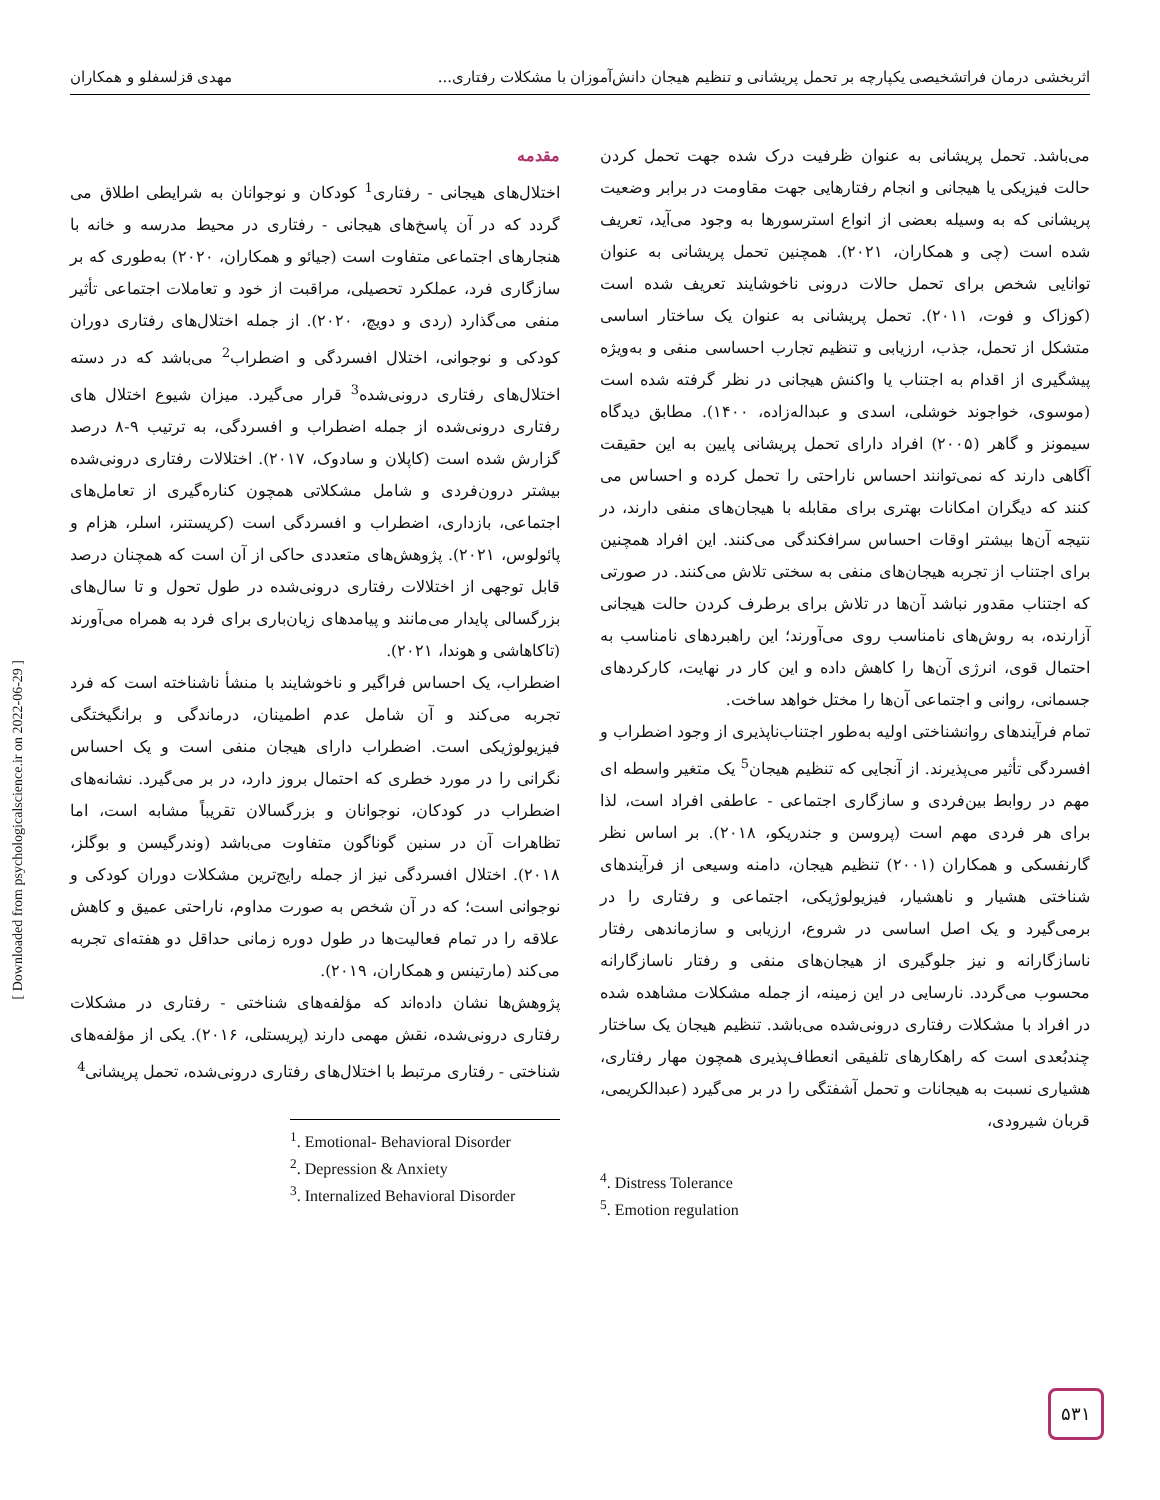اثربخشی درمان فراتشخیصی یکپارچه بر تحمل پریشانی و تنظیم هیجان دانش‌آموزان با مشکلات رفتاری... مهدی قزلسفلو و همکاران
مقدمه
اختلال‌های هیجانی - رفتاری<sup>1</sup> کودکان و نوجوانان به شرایطی اطلاق می گردد که در آن پاسخ‌های هیجانی - رفتاری در محیط مدرسه و خانه با هنجارهای اجتماعی متفاوت است (جیائو و همکاران، ۲۰۲۰) به‌طوری که بر سازگاری فرد، عملکرد تحصیلی، مراقبت از خود و تعاملات اجتماعی تأثیر منفی می‌گذارد (ردی و دویچ، ۲۰۲۰). از جمله اختلال‌های رفتاری دوران کودکی و نوجوانی، اختلال افسردگی و اضطراب<sup>2</sup> می‌باشد که در دسته اختلال‌های رفتاری درونی‌شده<sup>3</sup> قرار می‌گیرد. میزان شیوع اختلال های رفتاری درونی‌شده از جمله اضطراب و افسردگی، به ترتیب ۹-۸ درصد گزارش شده است (کاپلان و سادوک، ۲۰۱۷). اختلالات رفتاری درونی‌شده بیشتر درون‌فردی و شامل مشکلاتی همچون کناره‌گیری از تعامل‌های اجتماعی، بازداری، اضطراب و افسردگی است (کریستنر، اسلر، هزام و پائولوس، ۲۰۲۱). پژوهش‌های متعددی حاکی از آن است که همچنان درصد قابل توجهی از اختلالات رفتاری درونی‌شده در طول تحول و تا سال‌های بزرگسالی پایدار می‌مانند و پیامدهای زیان‌باری برای فرد به همراه می‌آورند (تاکاهاشی و هوندا، ۲۰۲۱).
اضطراب، یک احساس فراگیر و ناخوشایند با منشأ ناشناخته است که فرد تجربه می‌کند و آن شامل عدم اطمینان، درماندگی و برانگیختگی فیزیولوژیکی است. اضطراب دارای هیجان منفی است و یک احساس نگرانی را در مورد خطری که احتمال بروز دارد، در بر می‌گیرد. نشانه‌های اضطراب در کودکان، نوجوانان و بزرگسالان تقریباً مشابه است، اما تظاهرات آن در سنین گوناگون متفاوت می‌باشد (وندرگیسن و بوگلز، ۲۰۱۸). اختلال افسردگی نیز از جمله رایج‌ترین مشکلات دوران کودکی و نوجوانی است؛ که در آن شخص به صورت مداوم، ناراحتی عمیق و کاهش علاقه را در تمام فعالیت‌ها در طول دوره زمانی حداقل دو هفته‌ای تجربه می‌کند (مارتینس و همکاران، ۲۰۱۹).
پژوهش‌ها نشان داده‌اند که مؤلفه‌های شناختی - رفتاری در مشکلات رفتاری درونی‌شده، نقش مهمی دارند (پریستلی، ۲۰۱۶). یکی از مؤلفه‌های شناختی - رفتاری مرتبط با اختلال‌های رفتاری درونی‌شده، تحمل پریشانی<sup>4</sup>
<sup>1</sup>. Emotional- Behavioral Disorder
<sup>2</sup>. Depression & Anxiety
<sup>3</sup>. Internalized Behavioral Disorder
می‌باشد. تحمل پریشانی به عنوان ظرفیت درک شده جهت تحمل کردن حالت فیزیکی یا هیجانی و انجام رفتارهایی جهت مقاومت در برابر وضعیت پریشانی که به وسیله بعضی از انواع استرسورها به وجود می‌آید، تعریف شده است (چی و همکاران، ۲۰۲۱). همچنین تحمل پریشانی به عنوان توانایی شخص برای تحمل حالات درونی ناخوشایند تعریف شده است (کوزاک و فوت، ۲۰۱۱). تحمل پریشانی به عنوان یک ساختار اساسی متشکل از تحمل، جذب، ارزیابی و تنظیم تجارب احساسی منفی و به‌ویژه پیشگیری از اقدام به اجتناب یا واکنش هیجانی در نظر گرفته شده است (موسوی، خواجوند خوشلی، اسدی و عبداله‌زاده، ۱۴۰۰). مطابق دیدگاه سیمونز و گاهر (۲۰۰۵) افراد دارای تحمل پریشانی پایین به این حقیقت آگاهی دارند که نمی‌توانند احساس ناراحتی را تحمل کرده و احساس می کنند که دیگران امکانات بهتری برای مقابله با هیجان‌های منفی دارند، در نتیجه آن‌ها بیشتر اوقات احساس سرافکندگی می‌کنند. این افراد همچنین برای اجتناب از تجربه هیجان‌های منفی به سختی تلاش می‌کنند. در صورتی که اجتناب مقدور نباشد آن‌ها در تلاش برای برطرف کردن حالت هیجانی آزارنده، به روش‌های نامناسب روی می‌آورند؛ این راهبردهای نامناسب به احتمال قوی، انرژی آن‌ها را کاهش داده و این کار در نهایت، کارکردهای جسمانی، روانی و اجتماعی آن‌ها را مختل خواهد ساخت.
تمام فرآیندهای روانشناختی اولیه به‌طور اجتناب‌ناپذیری از وجود اضطراب و افسردگی تأثیر می‌پذیرند. از آنجایی که تنظیم هیجان<sup>5</sup> یک متغیر واسطه ای مهم در روابط بین‌فردی و سازگاری اجتماعی - عاطفی افراد است، لذا برای هر فردی مهم است (پروسن و جندریکو، ۲۰۱۸). بر اساس نظر گارنفسکی و همکاران (۲۰۰۱) تنظیم هیجان، دامنه وسیعی از فرآیندهای شناختی هشیار و ناهشیار، فیزیولوژیکی، اجتماعی و رفتاری را در برمی‌گیرد و یک اصل اساسی در شروع، ارزیابی و سازماندهی رفتار ناسازگارانه و نیز جلوگیری از هیجان‌های منفی و رفتار ناسازگارانه محسوب می‌گردد. نارسایی در این زمینه، از جمله مشکلات مشاهده شده در افراد با مشکلات رفتاری درونی‌شده می‌باشد. تنظیم هیجان یک ساختار چندبُعدی است که راهکارهای تلفیقی انعطاف‌پذیری همچون مهار رفتاری، هشیاری نسبت به هیجانات و تحمل آشفتگی را در بر می‌گیرد (عبدالکریمی، قربان شیرودی،
<sup>4</sup>. Distress Tolerance
<sup>5</sup>. Emotion regulation
[ Downloaded from psychologicalscience.ir on 2022-06-29 ]
۵۳۱